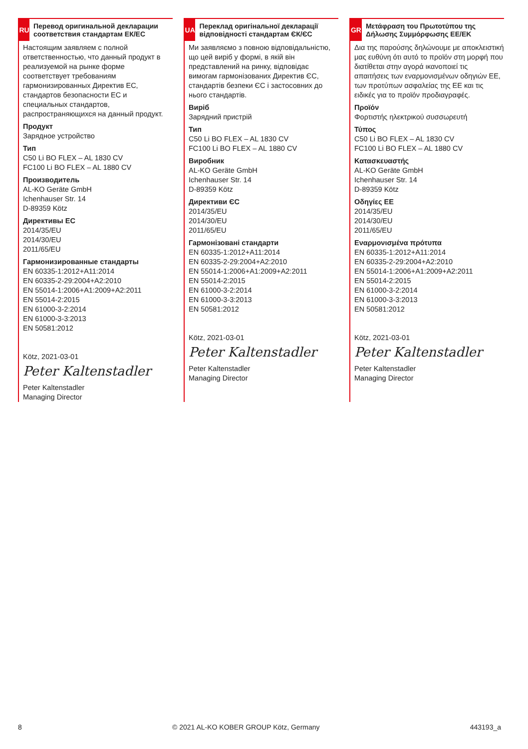RU
Перевод оригинальной декларации соответствия стандартам ЕК/ЕС
Настоящим заявляем с полной ответственностью, что данный продукт в реализуемой на рынке форме соответствует требованиям гармонизированных Директив ЕС, стандартов безопасности ЕС и специальных стандартов, распространяющихся на данный продукт.
Продукт
Зарядное устройство
Тип
C50 Li BO FLEX – AL 1830 CV
FC100 Li BO FLEX – AL 1880 CV
Производитель
AL-KO Geräte GmbH
Ichenhauser Str. 14
D-89359 Kötz
Директивы ЕС
2014/35/EU
2014/30/EU
2011/65/EU
Гармонизированные стандарты
EN 60335-1:2012+A11:2014
EN 60335-2-29:2004+A2:2010
EN 55014-1:2006+A1:2009+A2:2011
EN 55014-2:2015
EN 61000-3-2:2014
EN 61000-3-3:2013
EN 50581:2012
Kötz, 2021-03-01
Peter Kaltenstadler
Peter Kaltenstadler
Managing Director
UA
Переклад оригінальної декларації відповідності стандартам ЄК/ЄС
Ми заявляємо з повною відповідальністю, що цей виріб у формі, в якій він представлений на ринку, відповідає вимогам гармонізованих Директив ЄС, стандартів безпеки ЄС і застосовних до нього стандартів.
Виріб
Зарядний пристрій
Тип
C50 Li BO FLEX – AL 1830 CV
FC100 Li BO FLEX – AL 1880 CV
Виробник
AL-KO Geräte GmbH
Ichenhauser Str. 14
D-89359 Kötz
Директиви ЄС
2014/35/EU
2014/30/EU
2011/65/EU
Гармонізовані стандарти
EN 60335-1:2012+A11:2014
EN 60335-2-29:2004+A2:2010
EN 55014-1:2006+A1:2009+A2:2011
EN 55014-2:2015
EN 61000-3-2:2014
EN 61000-3-3:2013
EN 50581:2012
Kötz, 2021-03-01
Peter Kaltenstadler
Peter Kaltenstadler
Managing Director
GR
Μετάφραση του Πρωτοτύπου της Δήλωσης Συμμόρφωσης ΕΕ/ΕΚ
Δια της παρούσης δηλώνουμε με αποκλειστική μας ευθύνη ότι αυτό το προϊόν στη μορφή που διατίθεται στην αγορά ικανοποιεί τις απαιτήσεις των εναρμονισμένων οδηγιών ΕΕ, των προτύπων ασφαλείας της ΕΕ και τις ειδικές για το προϊόν προδιαγραφές.
Προϊόν
Φορτιστής ηλεκτρικού συσσωρευτή
Τύπος
C50 Li BO FLEX – AL 1830 CV
FC100 Li BO FLEX – AL 1880 CV
Κατασκευαστής
AL-KO Geräte GmbH
Ichenhauser Str. 14
D-89359 Kötz
Οδηγίες ΕΕ
2014/35/EU
2014/30/EU
2011/65/EU
Εναρμονισμένα πρότυπα
EN 60335-1:2012+A11:2014
EN 60335-2-29:2004+A2:2010
EN 55014-1:2006+A1:2009+A2:2011
EN 55014-2:2015
EN 61000-3-2:2014
EN 61000-3-3:2013
EN 50581:2012
Kötz, 2021-03-01
Peter Kaltenstadler
Peter Kaltenstadler
Managing Director
8 © 2021 AL-KO KOBER GROUP Kötz, Germany 443193_a